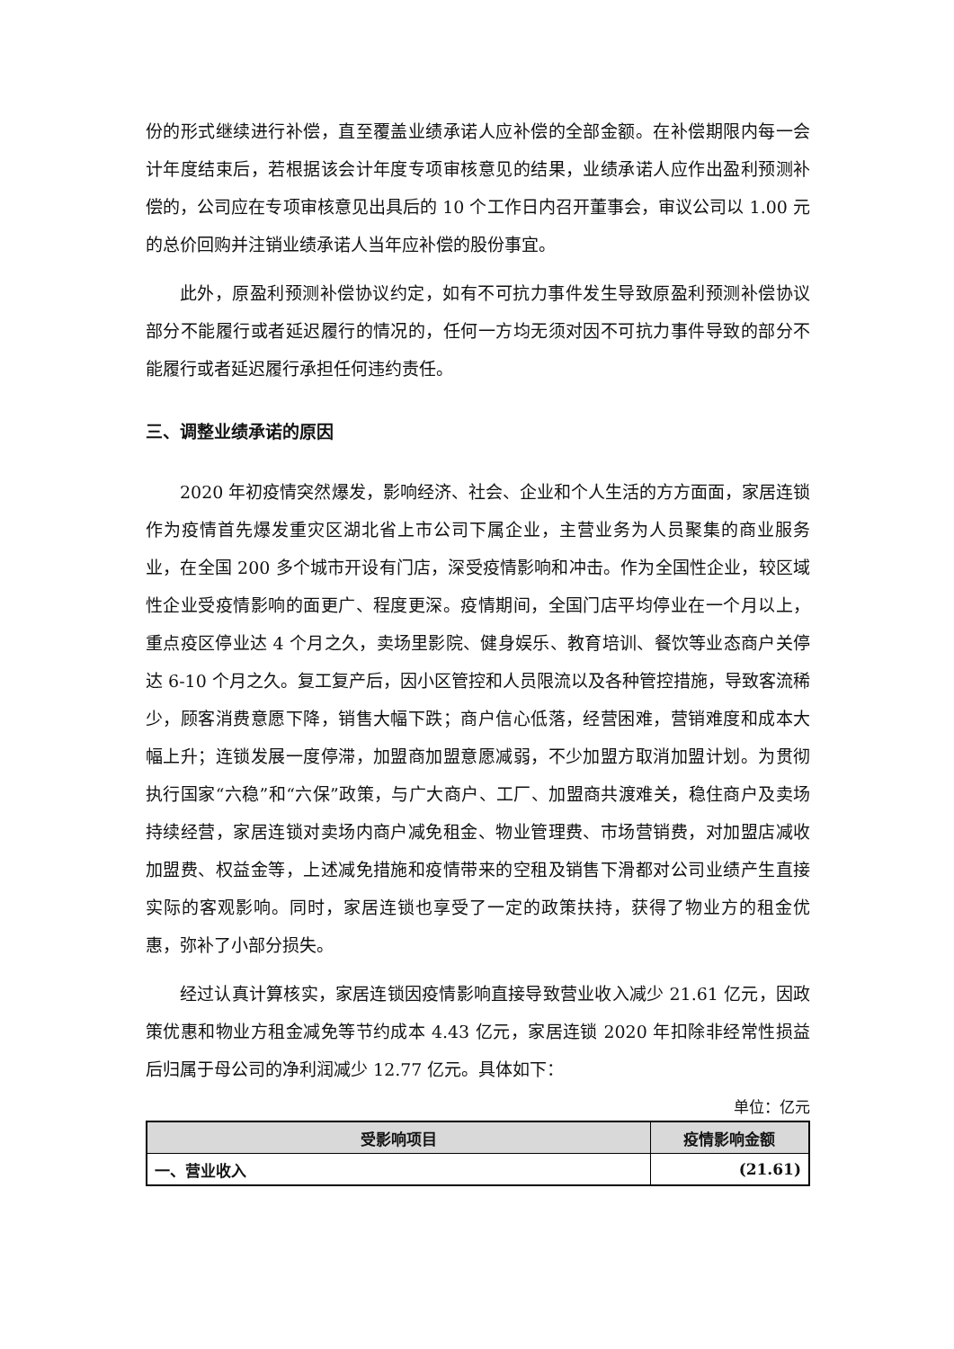份的形式继续进行补偿，直至覆盖业绩承诺人应补偿的全部金额。在补偿期限内每一会计年度结束后，若根据该会计年度专项审核意见的结果，业绩承诺人应作出盈利预测补偿的，公司应在专项审核意见出具后的 10 个工作日内召开董事会，审议公司以 1.00 元的总价回购并注销业绩承诺人当年应补偿的股份事宜。
此外，原盈利预测补偿协议约定，如有不可抗力事件发生导致原盈利预测补偿协议部分不能履行或者延迟履行的情况的，任何一方均无须对因不可抗力事件导致的部分不能履行或者延迟履行承担任何违约责任。
三、调整业绩承诺的原因
2020 年初疫情突然爆发，影响经济、社会、企业和个人生活的方方面面，家居连锁作为疫情首先爆发重灾区湖北省上市公司下属企业，主营业务为人员聚集的商业服务业，在全国 200 多个城市开设有门店，深受疫情影响和冲击。作为全国性企业，较区域性企业受疫情影响的面更广、程度更深。疫情期间，全国门店平均停业在一个月以上，重点疫区停业达 4 个月之久，卖场里影院、健身娱乐、教育培训、餐饮等业态商户关停达 6-10 个月之久。复工复产后，因小区管控和人员限流以及各种管控措施，导致客流稀少，顾客消费意愿下降，销售大幅下跌；商户信心低落，经营困难，营销难度和成本大幅上升；连锁发展一度停滞，加盟商加盟意愿减弱，不少加盟方取消加盟计划。为贯彻执行国家“六稳”和“六保”政策，与广大商户、工厂、加盟商共渡难关，稳住商户及卖场持续经营，家居连锁对卖场内商户减免租金、物业管理费、市场营销费，对加盟店减收加盟费、权益金等，上述减免措施和疫情带来的空租及销售下滑都对公司业绩产生直接实际的客观影响。同时，家居连锁也享受了一定的政策扶持，获得了物业方的租金优惠，弥补了小部分损失。
经过认真计算核实，家居连锁因疫情影响直接导致营业收入减少 21.61 亿元，因政策优惠和物业方租金减免等节约成本 4.43 亿元，家居连锁 2020 年扣除非经常性损益后归属于母公司的净利润减少 12.77 亿元。具体如下：
单位：亿元
| 受影响项目 | 疫情影响金额 |
| --- | --- |
| 一、营业收入 | (21.61) |